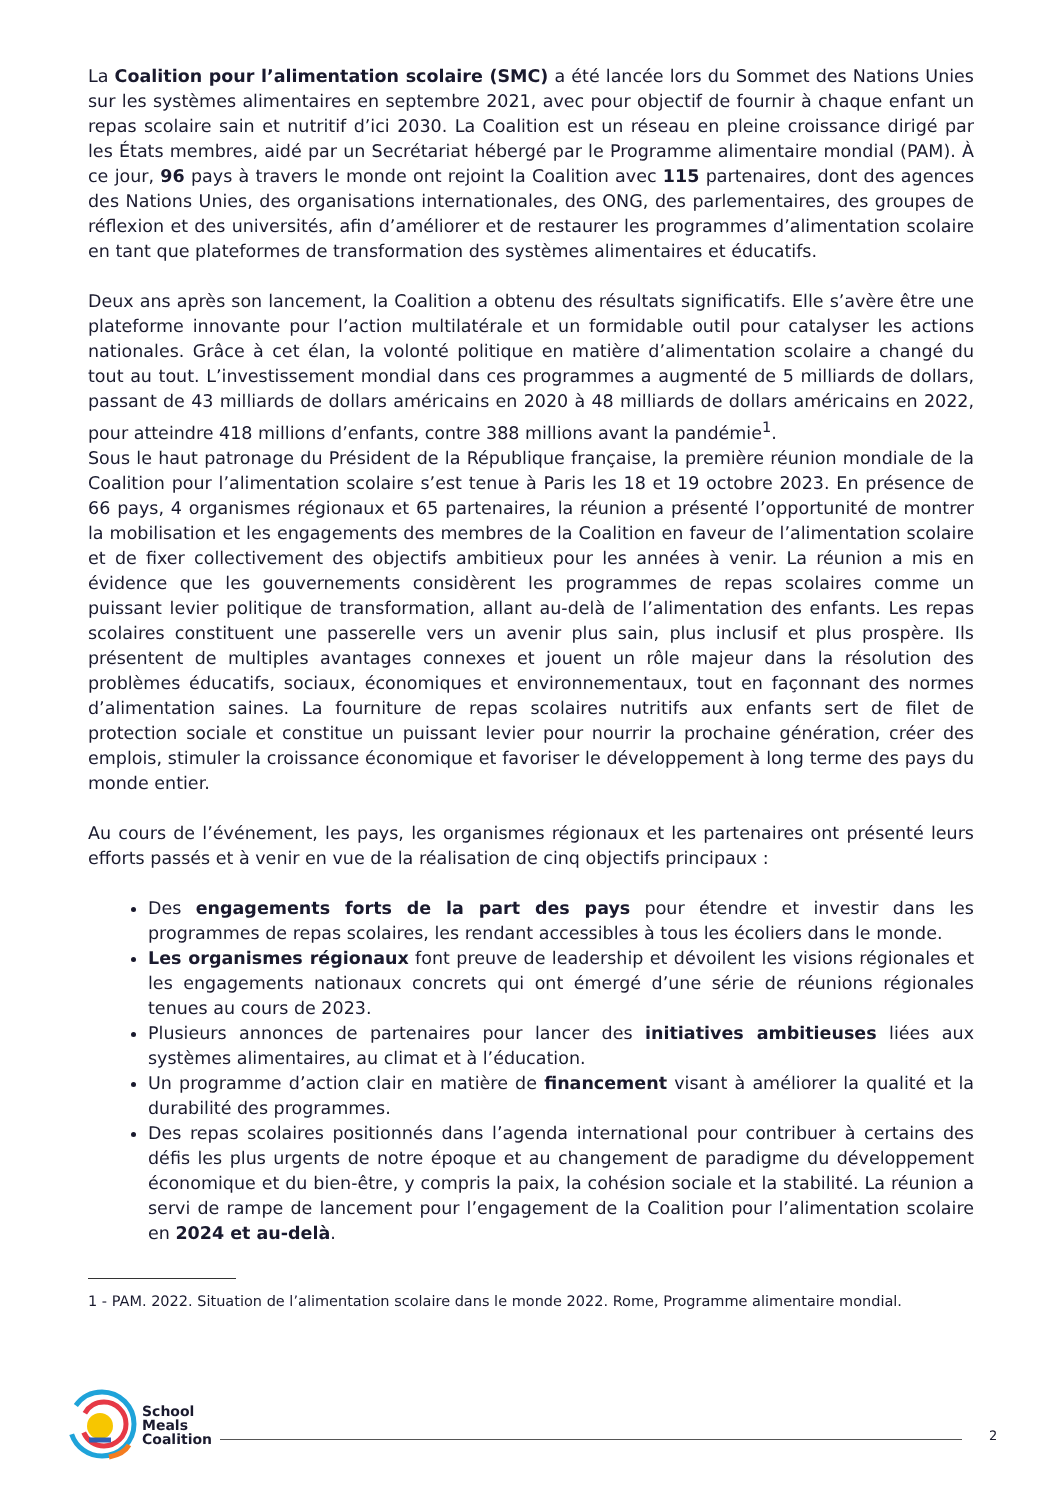La Coalition pour l’alimentation scolaire (SMC) a été lancée lors du Sommet des Nations Unies sur les systèmes alimentaires en septembre 2021, avec pour objectif de fournir à chaque enfant un repas scolaire sain et nutritif d’ici 2030. La Coalition est un réseau en pleine croissance dirigé par les États membres, aidé par un Secrétariat hébergé par le Programme alimentaire mondial (PAM). À ce jour, 96 pays à travers le monde ont rejoint la Coalition avec 115 partenaires, dont des agences des Nations Unies, des organisations internationales, des ONG, des parlementaires, des groupes de réflexion et des universités, afin d’améliorer et de restaurer les programmes d’alimentation scolaire en tant que plateformes de transformation des systèmes alimentaires et éducatifs.
Deux ans après son lancement, la Coalition a obtenu des résultats significatifs. Elle s’avère être une plateforme innovante pour l’action multilatérale et un formidable outil pour catalyser les actions nationales. Grâce à cet élan, la volonté politique en matière d’alimentation scolaire a changé du tout au tout. L’investissement mondial dans ces programmes a augmenté de 5 milliards de dollars, passant de 43 milliards de dollars américains en 2020 à 48 milliards de dollars américains en 2022, pour atteindre 418 millions d’enfants, contre 388 millions avant la pandémie<sup>1</sup>.
Sous le haut patronage du Président de la République française, la première réunion mondiale de la Coalition pour l’alimentation scolaire s’est tenue à Paris les 18 et 19 octobre 2023. En présence de 66 pays, 4 organismes régionaux et 65 partenaires, la réunion a présenté l’opportunité de montrer la mobilisation et les engagements des membres de la Coalition en faveur de l’alimentation scolaire et de fixer collectivement des objectifs ambitieux pour les années à venir. La réunion a mis en évidence que les gouvernements considèrent les programmes de repas scolaires comme un puissant levier politique de transformation, allant au-delà de l’alimentation des enfants. Les repas scolaires constituent une passerelle vers un avenir plus sain, plus inclusif et plus prospère. Ils présentent de multiples avantages connexes et jouent un rôle majeur dans la résolution des problèmes éducatifs, sociaux, économiques et environnementaux, tout en façonnant des normes d’alimentation saines. La fourniture de repas scolaires nutritifs aux enfants sert de filet de protection sociale et constitue un puissant levier pour nourrir la prochaine génération, créer des emplois, stimuler la croissance économique et favoriser le développement à long terme des pays du monde entier.
Au cours de l’événement, les pays, les organismes régionaux et les partenaires ont présenté leurs efforts passés et à venir en vue de la réalisation de cinq objectifs principaux :
Des engagements forts de la part des pays pour étendre et investir dans les programmes de repas scolaires, les rendant accessibles à tous les écoliers dans le monde.
Les organismes régionaux font preuve de leadership et dévoilent les visions régionales et les engagements nationaux concrets qui ont émergé d’une série de réunions régionales tenues au cours de 2023.
Plusieurs annonces de partenaires pour lancer des initiatives ambitieuses liées aux systèmes alimentaires, au climat et à l’éducation.
Un programme d’action clair en matière de financement visant à améliorer la qualité et la durabilité des programmes.
Des repas scolaires positionnés dans l’agenda international pour contribuer à certains des défis les plus urgents de notre époque et au changement de paradigme du développement économique et du bien-être, y compris la paix, la cohésion sociale et la stabilité. La réunion a servi de rampe de lancement pour l’engagement de la Coalition pour l’alimentation scolaire en 2024 et au-delà.
1 - PAM. 2022. Situation de l’alimentation scolaire dans le monde 2022. Rome, Programme alimentaire mondial.
School
Meals
Coalition
2